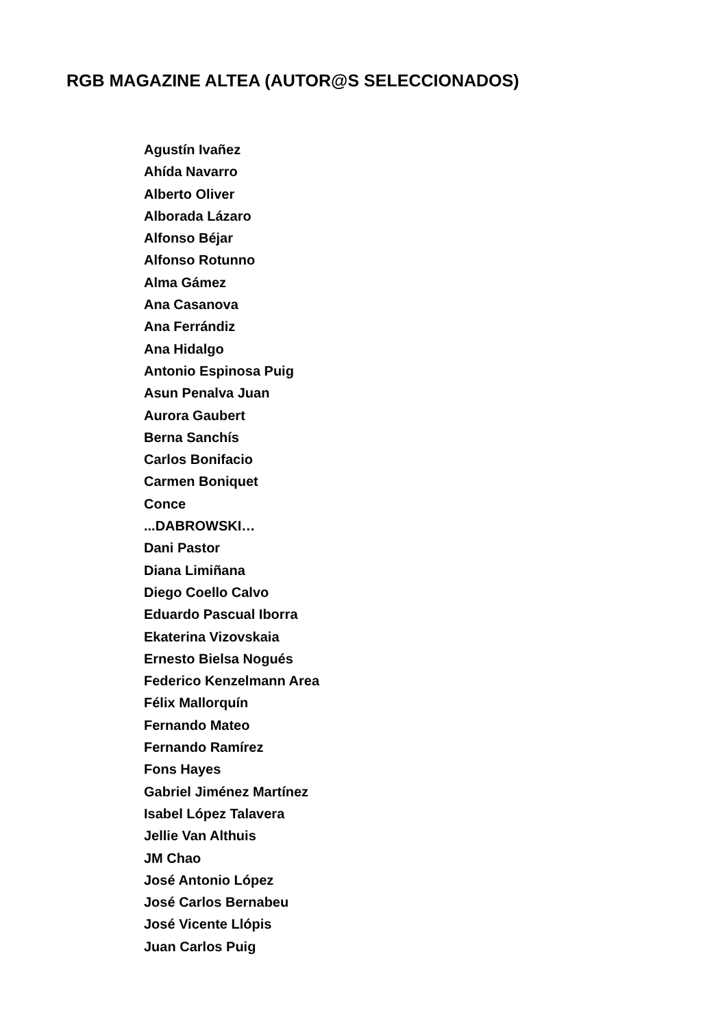RGB MAGAZINE ALTEA (AUTOR@S SELECCIONADOS)
Agustín Ivañez
Ahída Navarro
Alberto Oliver
Alborada Lázaro
Alfonso Béjar
Alfonso Rotunno
Alma Gámez
Ana Casanova
Ana Ferrándiz
Ana Hidalgo
Antonio Espinosa Puig
Asun Penalva Juan
Aurora Gaubert
Berna Sanchís
Carlos Bonifacio
Carmen Boniquet
Conce
...DABROWSKI…
Dani Pastor
Diana Limiñana
Diego Coello Calvo
Eduardo Pascual Iborra
Ekaterina Vizovskaia
Ernesto Bielsa Nogués
Federico Kenzelmann Area
Félix Mallorquín
Fernando Mateo
Fernando Ramírez
Fons Hayes
Gabriel Jiménez Martínez
Isabel López Talavera
Jellie Van Althuis
JM Chao
José Antonio López
José Carlos Bernabeu
José Vicente Llópis
Juan Carlos Puig